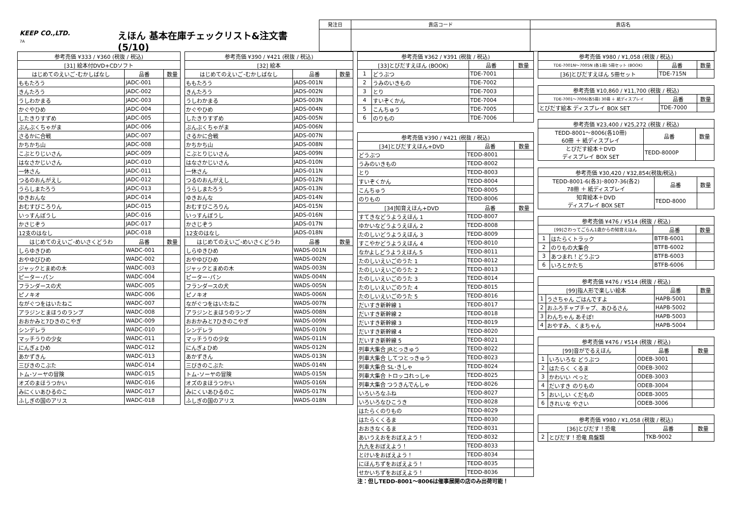KEEP CO.,LTD.
7A
えほん 基本在庫チェックリスト&注文書(5/10)
| 発注日 | 貴店コード | 貴店名 |
| 参考売価 ¥333 / ¥360 (税抜 / 税込) | | |
| --- | --- | --- |
| [31] 絵本付DVD+CDソフト | | |
| はじめてのえいご･むかしばなし | 品番 | 数量 |
| ももたろう | JADC-001 | |
| きんたろう | JADC-002 | |
| うしわかまる | JADC-003 | |
| かぐやひめ | JADC-004 | |
| したきりすずめ | JADC-005 | |
| ぶんぶくちゃがま | JADC-006 | |
| さるかに合戦 | JADC-007 | |
| かちかち山 | JADC-008 | |
| こぶとりじいさん | JADC-009 | |
| はなさかじいさん | JADC-010 | |
| 一休さん | JADC-011 | |
| つるのおんがえし | JADC-012 | |
| うらしまたろう | JADC-013 | |
| ゆきおんな | JADC-014 | |
| おむすびころりん | JADC-015 | |
| いっすんぼうし | JADC-016 | |
| かさじぞう | JADC-017 | |
| 12支のはなし | JADC-018 | |
| はじめてのえいご･めいさくどうわ | 品番 | 数量 |
| しらゆきひめ | WADC-001 | |
| おやゆびひめ | WADC-002 | |
| ジャックとまめの木 | WADC-003 | |
| ピーター･パン | WADC-004 | |
| フランダースの犬 | WADC-005 | |
| ピノキオ | WADC-006 | |
| ながぐつをはいたねこ | WADC-007 | |
| アラジンとまほうのランプ | WADC-008 | |
| おおかみと7ひきのこやぎ | WADC-009 | |
| シンデレラ | WADC-010 | |
| マッチうりの少女 | WADC-011 | |
| にんぎょひめ | WADC-012 | |
| あかずきん | WADC-013 | |
| 三びきのこぶた | WADC-014 | |
| トム･ソーヤの冒険 | WADC-015 | |
| オズのまほうつかい | WADC-016 | |
| みにくいあひるのこ | WADC-017 | |
| ふしぎの国のアリス | WADC-018 | |
| 参考売価 ¥390 / ¥421 (税抜 / 税込) | | |
| --- | --- | --- |
| [32] 絵本 | | |
| はじめてのえいご･むかしばなし | 品番 | 数量 |
| ももたろう | JADS-001N | |
| きんたろう | JADS-002N | |
| うしわかまる | JADS-003N | |
| かぐやひめ | JADS-004N | |
| したきりすずめ | JADS-005N | |
| ぶんぶくちゃがま | JADS-006N | |
| さるかに合戦 | JADS-007N | |
| かちかち山 | JADS-008N | |
| こぶとりじいさん | JADS-009N | |
| はなさかじいさん | JADS-010N | |
| 一休さん | JADS-011N | |
| つるのおんがえし | JADS-012N | |
| うらしまたろう | JADS-013N | |
| ゆきおんな | JADS-014N | |
| おむすびころりん | JADS-015N | |
| いっすんぼうし | JADS-016N | |
| かさじぞう | JADS-017N | |
| 12支のはなし | JADS-018N | |
| はじめてのえいご･めいさくどうわ | 品番 | 数量 |
| しらゆきひめ | WADS-001N | |
| おやゆびひめ | WADS-002N | |
| ジャックとまめの木 | WADS-003N | |
| ピーター･パン | WADS-004N | |
| フランダースの犬 | WADS-005N | |
| ピノキオ | WADS-006N | |
| ながぐつをはいたねこ | WADS-007N | |
| アラジンとまほうのランプ | WADS-008N | |
| おおかみと7ひきのこやぎ | WADS-009N | |
| シンデレラ | WADS-010N | |
| マッチうりの少女 | WADS-011N | |
| にんぎょひめ | WADS-012N | |
| あかずきん | WADS-013N | |
| 三びきのこぶた | WADS-014N | |
| トム･ソーヤの冒険 | WADS-015N | |
| オズのまほうつかい | WADS-016N | |
| みにくいあひるのこ | WADS-017N | |
| ふしぎの国のアリス | WADS-018N | |
| 参考売価 ¥362 / ¥391 (税抜 / 税込) | | | |
| --- | --- | --- | --- |
| [33]とびだすえほん (BOOK) | | 品番 | 数量 |
| 1 | どうぶつ | TDE-7001 | |
| 2 | うみのいきもの | TDE-7002 | |
| 3 | とり | TDE-7003 | |
| 4 | すいぞくかん | TDE-7004 | |
| 5 | こんちゅう | TDE-7005 | |
| 6 | のりもの | TDE-7006 | |
| 参考売価 ¥390 / ¥421 (税抜 / 税込) | | |
| --- | --- | --- |
| [34]とびだすえほん+DVD | 品番 | 数量 |
| どうぶつ | TEDD-8001 | |
| うみのいきもの | TEDD-8002 | |
| とり | TEDD-8003 | |
| すいぞくかん | TEDD-8004 | |
| こんちゅう | TEDD-8005 | |
| のりもの | TEDD-8006 | |
| [34]知育えほん+DVD | 品番 | 数量 |
| すてきなどうようえほん 1 | TEDD-8007 | |
| ゆかいなどうようえほん 2 | TEDD-8008 | |
| たのしいどうようえほん 3 | TEDD-8009 | |
| すこやかどうようえほん 4 | TEDD-8010 | |
| なかよしどうようえほん 5 | TEDD-8011 | |
| たのしいえいごのうた 1 | TEDD-8012 | |
| たのしいえいごのうた 2 | TEDD-8013 | |
| たのしいえいごのうた 3 | TEDD-8014 | |
| たのしいえいごのうた 4 | TEDD-8015 | |
| たのしいえいごのうた 5 | TEDD-8016 | |
| だいすき新幹線 1 | TEDD-8017 | |
| だいすき新幹線 2 | TEDD-8018 | |
| だいすき新幹線 3 | TEDD-8019 | |
| だいすき新幹線 4 | TEDD-8020 | |
| だいすき新幹線 5 | TEDD-8021 | |
| 列車大集合 JRとっきゅう | TEDD-8022 | |
| 列車大集合 してつとっきゅう | TEDD-8023 | |
| 列車大集合 SL･きしゃ | TEDD-8024 | |
| 列車大集合 トロッコれっしゃ | TEDD-8025 | |
| 列車大集合 つうきんでんしゃ | TEDD-8026 | |
| いろいろなふね | TEDD-8027 | |
| いろいろなひこうき | TEDD-8028 | |
| はたらくのりもの | TEDD-8029 | |
| はたらくくるま | TEDD-8030 | |
| おおきなくるま | TEDD-8031 | |
| あいうえおをおぼえよう！ | TEDD-8032 | |
| 九九をおぼえよう！ | TEDD-8033 | |
| とけいをおぼえよう！ | TEDD-8034 | |
| にほんちずをおぼえよう！ | TEDD-8035 | |
| せかいちずをおぼえよう！ | TEDD-8036 | |
注：但しTEDD-8001～8006は催事展開の店のみ出荷可能！
| 参考売価 ¥980 / ¥1,058 (税抜 / 税込) | | |
| --- | --- | --- |
| TDE-7001N～7005N (各1冊) 5冊セット (BOOK) | 品番 | 数量 |
| [36]とびだすえほん 5冊セット | TDE-715N | |
| 参考売価 ¥10,860 / ¥11,700 (税抜 / 税込) | | |
| --- | --- | --- |
| TDE-7001～7006(各5冊) 30冊 ＋ 紙ディスプレイ | 品番 | 数量 |
| とびだす絵本 ディスプレイ BOX SET | TDE-7000 | |
| 参考売価 ¥23,400 / ¥25,272 (税抜 / 税込) | | |
| --- | --- | --- |
| TEDD-8001～8006(各10冊) 60冊 ＋ 紙ディスプレイ | 品番 | 数量 |
| とびだす絵本＋DVD ディスプレイ BOX SET | TEDD-8000P | |
| 参考売価 ¥30,420 / ¥32,854(税抜/税込) | | |
| --- | --- | --- |
| TEDD-8001-6(各3)･8007-36(各2) 78冊 ＋ 紙ディスプレイ | 品番 | 数量 |
| 知育絵本＋DVD ディスプレイ BOX SET | TEDD-8000 | |
| 参考売価 ¥476 / ¥514 (税抜 / 税込) | | | |
| --- | --- | --- | --- |
| [99]さわってごらん1歳からの知育えほん | | 品番 | 数量 |
| 1 | はたらくトラック | BTFB-6001 | |
| 2 | のりもの大集合 | BTFB-6002 | |
| 3 | あつまれ！どうぶつ | BTFB-6003 | |
| 6 | いろとかたち | BTFB-6006 | |
| 参考売価 ¥476 / ¥514 (税抜 / 税込) | | | |
| --- | --- | --- | --- |
| [99]指人形で楽しい絵本 | | 品番 | 数量 |
| 1 | うさちゃん ごはんですよ | HAPB-5001 | |
| 2 | おふろチャプチャプ、あひるさん | HAPB-5002 | |
| 3 | わんちゃん あそぼ! | HAPB-5003 | |
| 4 | おやすみ、くまちゃん | HAPB-5004 | |
| 参考売価 ¥476 / ¥514 (税抜 / 税込) | | | |
| --- | --- | --- | --- |
| [99]音がでるえほん | | 品番 | 数量 |
| 1 | いろいろな どうぶつ | ODEB-3001 | |
| 2 | はたらく くるま | ODEB-3002 | |
| 3 | かわいい ぺっと | ODEB-3003 | |
| 4 | だいすき のりもの | ODEB-3004 | |
| 5 | おいしい くだもの | ODEB-3005 | |
| 6 | きれいな やさい | ODEB-3006 | |
| 参考売価 ¥980 / ¥1,058 (税抜 / 税込) | | | |
| --- | --- | --- | --- |
| [36]とびだす！恐竜 | | 品番 | 数量 |
| 2 | とびだす！恐竜 鳥盤類 | TKB-9002 | |